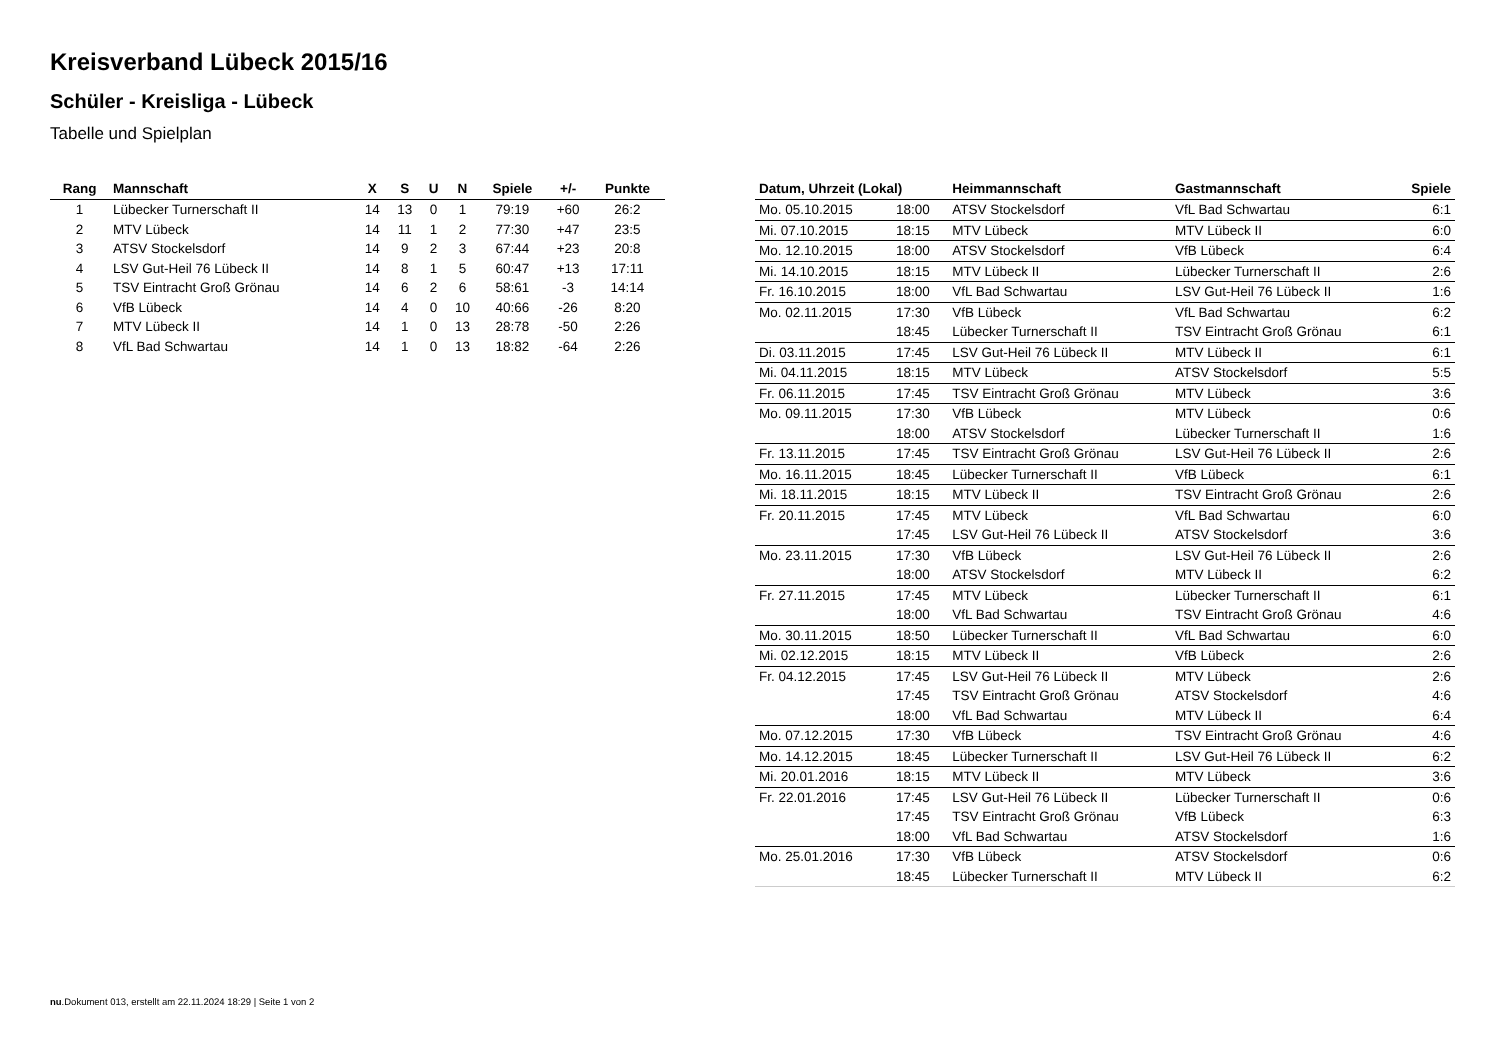Kreisverband Lübeck 2015/16
Schüler - Kreisliga - Lübeck
Tabelle und Spielplan
| Rang | Mannschaft | X | S | U | N | Spiele | +/- | Punkte |
| --- | --- | --- | --- | --- | --- | --- | --- | --- |
| 1 | Lübecker Turnerschaft II | 14 | 13 | 0 | 1 | 79:19 | +60 | 26:2 |
| 2 | MTV Lübeck | 14 | 11 | 1 | 2 | 77:30 | +47 | 23:5 |
| 3 | ATSV Stockelsdorf | 14 | 9 | 2 | 3 | 67:44 | +23 | 20:8 |
| 4 | LSV Gut-Heil 76 Lübeck II | 14 | 8 | 1 | 5 | 60:47 | +13 | 17:11 |
| 5 | TSV Eintracht Groß Grönau | 14 | 6 | 2 | 6 | 58:61 | -3 | 14:14 |
| 6 | VfB Lübeck | 14 | 4 | 0 | 10 | 40:66 | -26 | 8:20 |
| 7 | MTV Lübeck II | 14 | 1 | 0 | 13 | 28:78 | -50 | 2:26 |
| 8 | VfL Bad Schwartau | 14 | 1 | 0 | 13 | 18:82 | -64 | 2:26 |
| Datum, Uhrzeit (Lokal) | | Heimmannschaft | Gastmannschaft | Spiele |
| --- | --- | --- | --- | --- |
| Mo. 05.10.2015 | 18:00 | ATSV Stockelsdorf | VfL Bad Schwartau | 6:1 |
| Mi. 07.10.2015 | 18:15 | MTV Lübeck | MTV Lübeck II | 6:0 |
| Mo. 12.10.2015 | 18:00 | ATSV Stockelsdorf | VfB Lübeck | 6:4 |
| Mi. 14.10.2015 | 18:15 | MTV Lübeck II | Lübecker Turnerschaft II | 2:6 |
| Fr. 16.10.2015 | 18:00 | VfL Bad Schwartau | LSV Gut-Heil 76 Lübeck II | 1:6 |
| Mo. 02.11.2015 | 17:30 | VfB Lübeck | VfL Bad Schwartau | 6:2 |
| | 18:45 | Lübecker Turnerschaft II | TSV Eintracht Groß Grönau | 6:1 |
| Di. 03.11.2015 | 17:45 | LSV Gut-Heil 76 Lübeck II | MTV Lübeck II | 6:1 |
| Mi. 04.11.2015 | 18:15 | MTV Lübeck | ATSV Stockelsdorf | 5:5 |
| Fr. 06.11.2015 | 17:45 | TSV Eintracht Groß Grönau | MTV Lübeck | 3:6 |
| Mo. 09.11.2015 | 17:30 | VfB Lübeck | MTV Lübeck | 0:6 |
| | 18:00 | ATSV Stockelsdorf | Lübecker Turnerschaft II | 1:6 |
| Fr. 13.11.2015 | 17:45 | TSV Eintracht Groß Grönau | LSV Gut-Heil 76 Lübeck II | 2:6 |
| Mo. 16.11.2015 | 18:45 | Lübecker Turnerschaft II | VfB Lübeck | 6:1 |
| Mi. 18.11.2015 | 18:15 | MTV Lübeck II | TSV Eintracht Groß Grönau | 2:6 |
| Fr. 20.11.2015 | 17:45 | MTV Lübeck | VfL Bad Schwartau | 6:0 |
| | 17:45 | LSV Gut-Heil 76 Lübeck II | ATSV Stockelsdorf | 3:6 |
| Mo. 23.11.2015 | 17:30 | VfB Lübeck | LSV Gut-Heil 76 Lübeck II | 2:6 |
| | 18:00 | ATSV Stockelsdorf | MTV Lübeck II | 6:2 |
| Fr. 27.11.2015 | 17:45 | MTV Lübeck | Lübecker Turnerschaft II | 6:1 |
| | 18:00 | VfL Bad Schwartau | TSV Eintracht Groß Grönau | 4:6 |
| Mo. 30.11.2015 | 18:50 | Lübecker Turnerschaft II | VfL Bad Schwartau | 6:0 |
| Mi. 02.12.2015 | 18:15 | MTV Lübeck II | VfB Lübeck | 2:6 |
| Fr. 04.12.2015 | 17:45 | LSV Gut-Heil 76 Lübeck II | MTV Lübeck | 2:6 |
| | 17:45 | TSV Eintracht Groß Grönau | ATSV Stockelsdorf | 4:6 |
| | 18:00 | VfL Bad Schwartau | MTV Lübeck II | 6:4 |
| Mo. 07.12.2015 | 17:30 | VfB Lübeck | TSV Eintracht Groß Grönau | 4:6 |
| Mo. 14.12.2015 | 18:45 | Lübecker Turnerschaft II | LSV Gut-Heil 76 Lübeck II | 6:2 |
| Mi. 20.01.2016 | 18:15 | MTV Lübeck II | MTV Lübeck | 3:6 |
| Fr. 22.01.2016 | 17:45 | LSV Gut-Heil 76 Lübeck II | Lübecker Turnerschaft II | 0:6 |
| | 17:45 | TSV Eintracht Groß Grönau | VfB Lübeck | 6:3 |
| | 18:00 | VfL Bad Schwartau | ATSV Stockelsdorf | 1:6 |
| Mo. 25.01.2016 | 17:30 | VfB Lübeck | ATSV Stockelsdorf | 0:6 |
| | 18:45 | Lübecker Turnerschaft II | MTV Lübeck II | 6:2 |
nu.Dokument 013, erstellt am 22.11.2024 18:29 | Seite 1 von 2